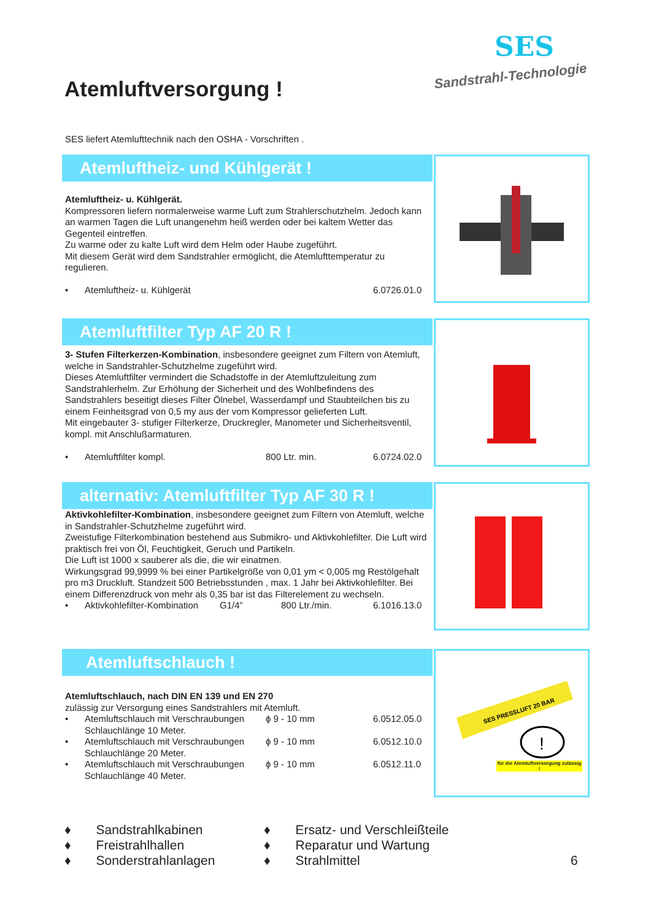Atemluftversorgung !
SES
Sandstrahl-Technologie
SES liefert Atemlufttechnik nach den OSHA - Vorschriften .
Atemluftheiz- und Kühlgerät !
Atemluftheiz- u. Kühlgerät.
Kompressoren liefern normalerweise warme Luft zum Strahlerschutzhelm. Jedoch kann an warmen Tagen die Luft unangenehm heiß werden oder bei kaltem Wetter das Gegenteil eintreffen.
Zu warme oder zu kalte Luft wird dem Helm oder Haube zugeführt.
Mit diesem Gerät wird dem Sandstrahler ermöglicht, die Atemlufttemperatur zu regulieren.
• Atemluftheiz- u. Kühlgerät 6.0726.01.0
Atemluftfilter Typ AF 20 R !
3- Stufen Filterkerzen-Kombination, insbesondere geeignet zum Filtern von Atemluft, welche in Sandstrahler-Schutzhelme zugeführt wird.
Dieses Atemluftfilter vermindert die Schadstoffe in der Atemluftzuleitung zum Sandstrahlerhelm. Zur Erhöhung der Sicherheit und des Wohlbefindens des Sandstrahlers beseitigt dieses Filter Ölnebel, Wasserdampf und Staubteilchen bis zu einem Feinheitsgrad von 0,5 my aus der vom Kompressor gelieferten Luft.
Mit eingebauter 3- stufiger Filterkerze, Druckregler, Manometer und Sicherheitsventil, kompl. mit Anschlußarmaturen.
• Atemluftfilter kompl. 800 Ltr. min. 6.0724.02.0
alternativ: Atemluftfilter Typ AF 30 R !
Aktivkohlefilter-Kombination, insbesondere geeignet zum Filtern von Atemluft, welche in Sandstrahler-Schutzhelme zugeführt wird.
Zweistufige Filterkombination bestehend aus Submikro- und Aktivkohlefilter. Die Luft wird praktisch frei von Öl, Feuchtigkeit, Geruch und Partikeln.
Die Luft ist 1000 x sauberer als die, die wir einatmen.
Wirkungsgrad 99,9999 % bei einer Partikelgröße von 0,01 ym < 0,005 mg Restölgehalt pro m3 Druckluft. Standzeit 500 Betriebsstunden , max. 1 Jahr bei Aktivkohlefilter. Bei einem Differenzdruck von mehr als 0,35 bar ist das Filterelement zu wechseln.
• Aktivkohlefilter-Kombination G1/4” 800 Ltr./min. 6.1016.13.0
Atemluftschlauch !
Atemluftschlauch, nach DIN EN 139 und EN 270
zulässig zur Versorgung eines Sandstrahlers mit Atemluft.
• Atemluftschlauch mit Verschraubungen
Schlauchlänge 10 Meter. ϕ 9 - 10 mm 6.0512.05.0
• Atemluftschlauch mit Verschraubungen
Schlauchlänge 20 Meter. ϕ 9 - 10 mm 6.0512.10.0
• Atemluftschlauch mit Verschraubungen
Schlauchlänge 40 Meter. ϕ 9 - 10 mm 6.0512.11.0
SES PRESSLUFT 20 BAR
!
für die Atemluftversorgung zulässig !
♦ Sandstrahlkabinen
♦ Freistrahlhallen
♦ Sonderstrahlanlagen
♦ Ersatz- und Verschleißteile
♦ Reparatur und Wartung
♦ Strahlmittel
6